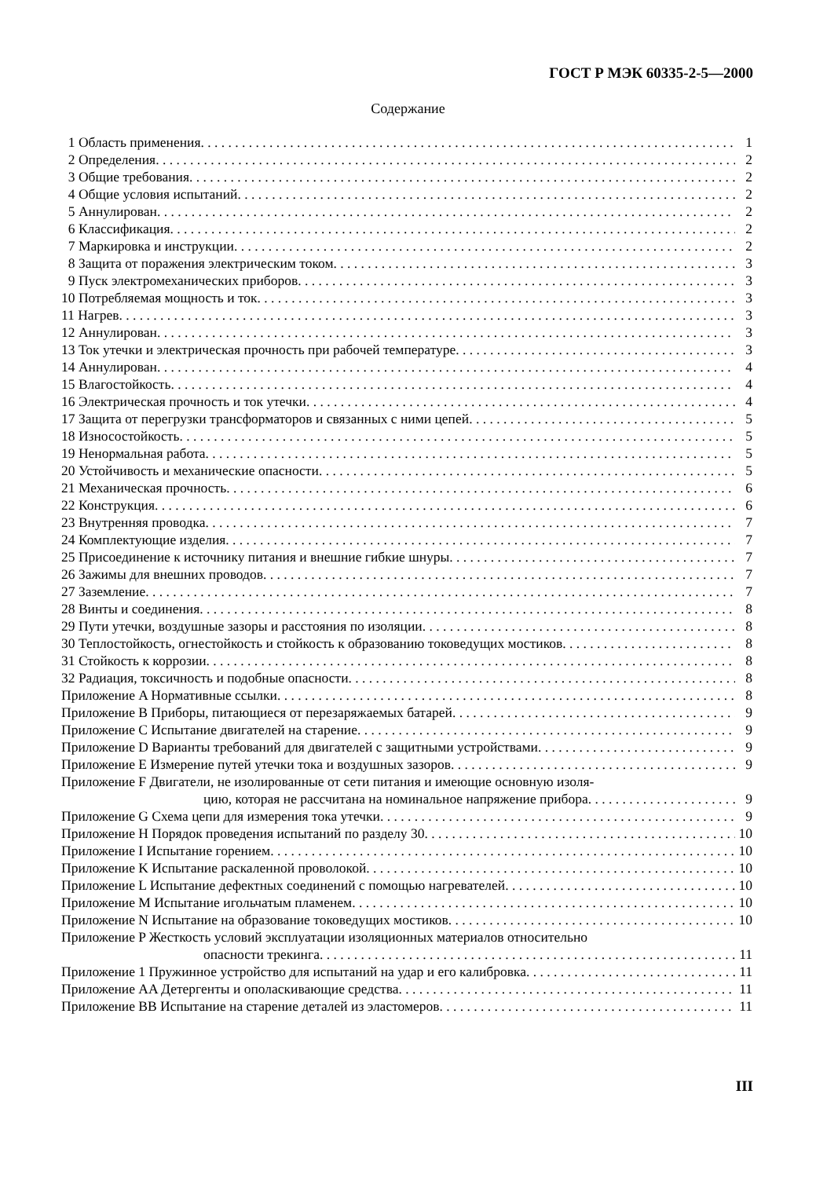ГОСТ Р МЭК 60335-2-5—2000
Содержание
1 Область применения 1
2 Определения 2
3 Общие требования 2
4 Общие условия испытаний 2
5 Аннулирован 2
6 Классификация 2
7 Маркировка и инструкции 2
8 Защита от поражения электрическим током 3
9 Пуск электромеханических приборов 3
10 Потребляемая мощность и ток 3
11 Нагрев 3
12 Аннулирован 3
13 Ток утечки и электрическая прочность при рабочей температуре 3
14 Аннулирован 4
15 Влагостойкость 4
16 Электрическая прочность и ток утечки 4
17 Защита от перегрузки трансформаторов и связанных с ними цепей 5
18 Износостойкость 5
19 Ненормальная работа 5
20 Устойчивость и механические опасности 5
21 Механическая прочность 6
22 Конструкция 6
23 Внутренняя проводка 7
24 Комплектующие изделия 7
25 Присоединение к источнику питания и внешние гибкие шнуры 7
26 Зажимы для внешних проводов 7
27 Заземление 7
28 Винты и соединения 8
29 Пути утечки, воздушные зазоры и расстояния по изоляции 8
30 Теплостойкость, огнестойкость и стойкость к образованию токоведущих мостиков 8
31 Стойкость к коррозии 8
32 Радиация, токсичность и подобные опасности 8
Приложение A Нормативные ссылки 8
Приложение B Приборы, питающиеся от перезаряжаемых батарей 9
Приложение C Испытание двигателей на старение 9
Приложение D Варианты требований для двигателей с защитными устройствами 9
Приложение E Измерение путей утечки тока и воздушных зазоров 9
Приложение F Двигатели, не изолированные от сети питания и имеющие основную изоля-
цию, которая не рассчитана на номинальное напряжение прибора 9
Приложение G Схема цепи для измерения тока утечки 9
Приложение H Порядок проведения испытаний по разделу 30 10
Приложение I Испытание горением 10
Приложение K Испытание раскаленной проволокой 10
Приложение L Испытание дефектных соединений с помощью нагревателей 10
Приложение M Испытание игольчатым пламенем 10
Приложение N Испытание на образование токоведущих мостиков 10
Приложение P Жесткость условий эксплуатации изоляционных материалов относительно
опасности трекинга 11
Приложение 1 Пружинное устройство для испытаний на удар и его калибровка 11
Приложение AA Детергенты и ополаскивающие средства 11
Приложение BB Испытание на старение деталей из эластомеров 11
III